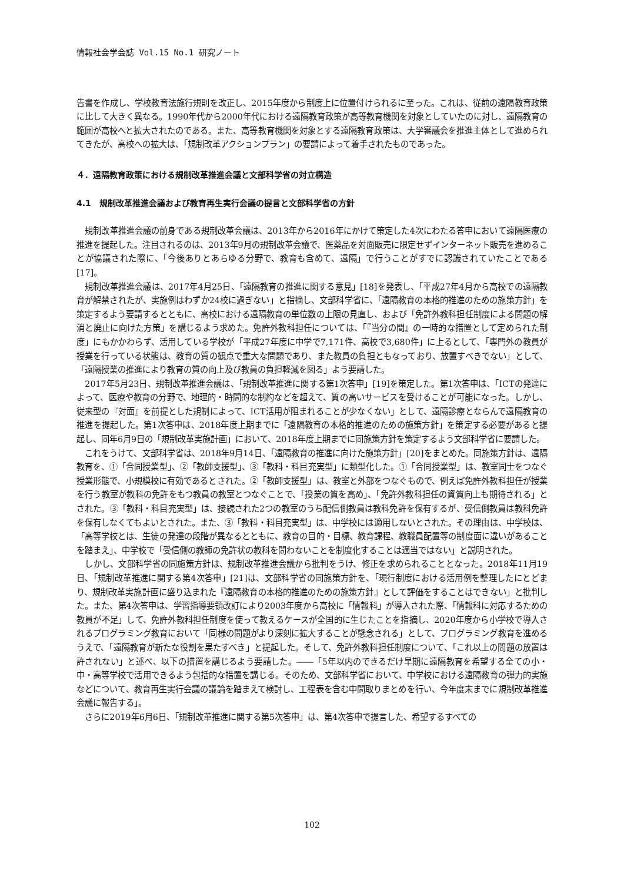情報社会学会誌 Vol.15 No.1 研究ノート
告書を作成し、学校教育法施行規則を改正し、2015年度から制度上に位置付けられるに至った。これは、従前の遠隔教育政策に比して大きく異なる。1990年代から2000年代における遠隔教育政策が高等教育機関を対象としていたのに対し、遠隔教育の範囲が高校へと拡大されたのである。また、高等教育機関を対象とする遠隔教育政策は、大学審議会を推進主体として進められてきたが、高校への拡大は、「規制改革アクションプラン」の要請によって着手されたものであった。
４．遠隔教育政策における規制改革推進会議と文部科学省の対立構造
4.1　規制改革推進会議および教育再生実行会議の提言と文部科学省の方針
規制改革推進会議の前身である規制改革会議は、2013年から2016年にかけて策定した4次にわたる答申において遠隔医療の推進を提起した。注目されるのは、2013年9月の規制改革会議で、医薬品を対面販売に限定せずインターネット販売を進めることが協議された際に、「今後ありとあらゆる分野で、教育も含めて、遠隔」で行うことがすでに認識されていたことである[17]。
規制改革推進会議は、2017年4月25日、「遠隔教育の推進に関する意見」[18]を発表し、「平成27年4月から高校での遠隔教育が解禁されたが、実施例はわずか24校に過ぎない」と指摘し、文部科学省に、「遠隔教育の本格的推進のための施策方針」を策定するよう要請するとともに、高校における遠隔教育の単位数の上限の見直し、および「免許外教科担任制度による問題の解消と廃止に向けた方策」を講じるよう求めた。免許外教科担任については、「『当分の間』の一時的な措置として定められた制度」にもかかわらず、活用している学校が「平成27年度に中学で7,171件、高校で3,680件」に上るとして、「専門外の教員が授業を行っている状態は、教育の質の観点で重大な問題であり、また教員の負担ともなっており、放置すべきでない」として、「遠隔授業の推進により教育の質の向上及び教員の負担軽減を図る」よう要請した。
2017年5月23日、規制改革推進会議は、「規制改革推進に関する第1次答申」[19]を策定した。第1次答申は、「ICTの発達によって、医療や教育の分野で、地理的・時間的な制約などを超えて、質の高いサービスを受けることが可能になった。しかし、従来型の『対面』を前提とした規制によって、ICT活用が阻まれることが少なくない」として、遠隔診療とならんで遠隔教育の推進を提起した。第1次答申は、2018年度上期までに「遠隔教育の本格的推進のための施策方針」を策定する必要があると提起し、同年6月9日の「規制改革実施計画」において、2018年度上期までに同施策方針を策定するよう文部科学省に要請した。
これをうけて、文部科学省は、2018年9月14日、「遠隔教育の推進に向けた施策方針」[20]をまとめた。同施策方針は、遠隔教育を、①「合同授業型」、②「教師支援型」、③「教科・科目充実型」に類型化した。①「合同授業型」は、教室同士をつなぐ授業形態で、小規模校に有効であるとされた。②「教師支援型」は、教室と外部をつなぐもので、例えば免許外教科担任が授業を行う教室が教科の免許をもつ教員の教室とつなぐことで、「授業の質を高め」、「免許外教科担任の資質向上も期待される」とされた。③「教科・科目充実型」は、接続された2つの教室のうち配信側教員は教科免許を保有するが、受信側教員は教科免許を保有しなくてもよいとされた。また、③「教科・科目充実型」は、中学校には適用しないとされた。その理由は、中学校は、「高等学校とは、生徒の発達の段階が異なるとともに、教育の目的・目標、教育課程、教職員配置等の制度面に違いがあることを踏まえ」、中学校で「受信側の教師の免許状の教科を問わないことを制度化することは適当ではない」と説明された。
しかし、文部科学省の同施策方針は、規制改革推進会議から批判をうけ、修正を求められることとなった。2018年11月19日、「規制改革推進に関する第4次答申」[21]は、文部科学省の同施策方針を、「現行制度における活用例を整理したにとどまり、規制改革実施計画に盛り込まれた『遠隔教育の本格的推進のための施策方針』として評価をすることはできない」と批判した。また、第4次答申は、学習指導要領改訂により2003年度から高校に「情報科」が導入された際、「情報科に対応するための教員が不足」して、免許外教科担任制度を使って教えるケースが全国的に生じたことを指摘し、2020年度から小学校で導入されるプログラミング教育において「同様の問題がより深刻に拡大することが懸念される」として、プログラミング教育を進めるうえで、「遠隔教育が新たな役割を果たすべき」と提起した。そして、免許外教科担任制度について、「これ以上の問題の放置は許されない」と述べ、以下の措置を講じるよう要請した。――「5年以内のできるだけ早期に遠隔教育を希望する全ての小・中・高等学校で活用できるよう包括的な措置を講じる。そのため、文部科学省において、中学校における遠隔教育の弾力的実施などについて、教育再生実行会議の議論を踏まえて検討し、工程表を含む中間取りまとめを行い、今年度末までに規制改革推進会議に報告する」。
さらに2019年6月6日、「規制改革推進に関する第5次答申」は、第4次答申で提言した、希望するすべての
102